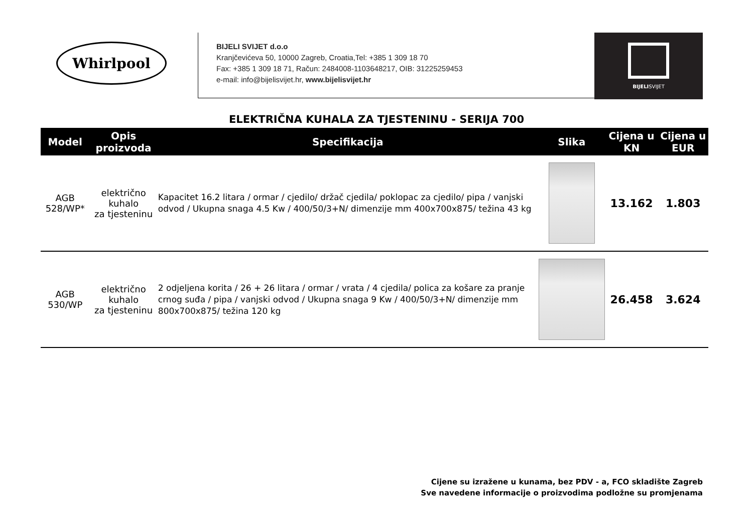Whirlpool
BIJELI SVIJET d.o.o
Kranjčevićeva 50, 10000 Zagreb, Croatia,Tel: +385 1 309 18 70
Fax: +385 1 309 18 71, Račun: 2484008-1103648217, OIB: 31225259453
e-mail: info@bijelisvijet.hr, www.bijelisvijet.hr
BIJELISVIJET
ELEKTRIČNA KUHALA ZA TJESTENINU - SERIJA 700
| Model | Opis proizvoda | Specifikacija | Slika | Cijena u KN | Cijena u EUR |
| --- | --- | --- | --- | --- | --- |
| AGB 528/WP* | električno kuhalo za tjesteninu | Kapacitet 16.2 litara / ormar / cjedilo/ držač cjedila/ poklopac za cjedilo/ pipa / vanjski odvod / Ukupna snaga 4.5 Kw / 400/50/3+N/ dimenzije mm 400x700x875/ težina 43 kg | | 13.162 | 1.803 |
| AGB 530/WP | električno kuhalo za tjesteninu | 2 odjeljena korita / 26 + 26 litara / ormar / vrata / 4 cjedila/ polica za košare za pranje crnog suđa / pipa / vanjski odvod / Ukupna snaga 9 Kw / 400/50/3+N/ dimenzije mm 800x700x875/ težina 120 kg | | 26.458 | 3.624 |
Cijene su izražene u kunama, bez PDV - a, FCO skladište Zagreb
Sve navedene informacije o proizvodima podložne su promjenama